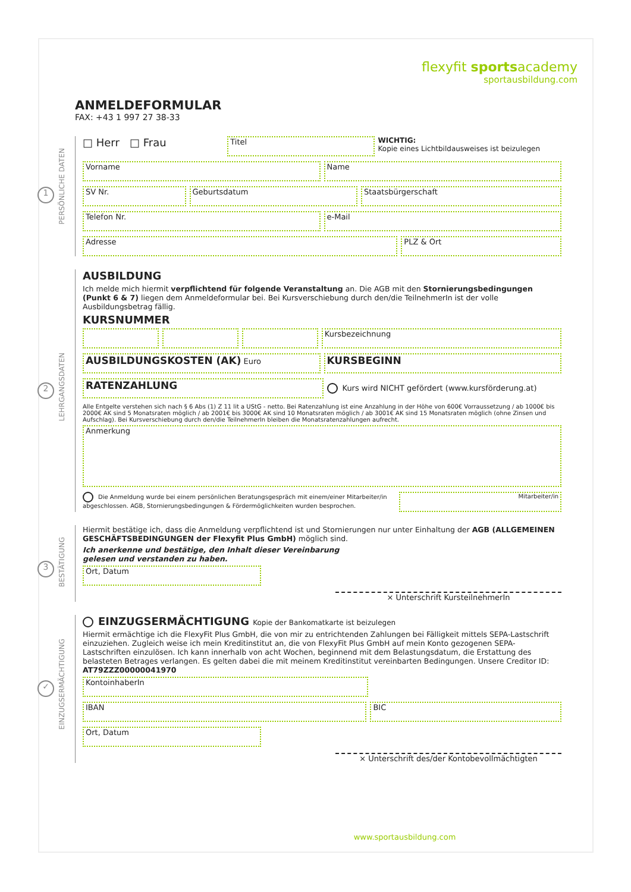flexyfit sportsacademy
sportausbildung.com
ANMELDEFORMULAR
FAX: +43 1 997 27 38-33
PERSÖNLICHE DATEN
1
□ Herr □ Frau
Titel
WICHTIG:
Kopie eines Lichtbildausweises ist beizulegen
Vorname Name
SV Nr. Geburtsdatum Staatsbürgerschaft
Telefon Nr. e-Mail
Adresse PLZ & Ort
LEHRGANGSDATEN
2
AUSBILDUNG
Ich melde mich hiermit verpflichtend für folgende Veranstaltung an. Die AGB mit den Stornierungsbedingungen (Punkt 6 & 7) liegen dem Anmeldeformular bei. Bei Kursverschiebung durch den/die TeilnehmerIn ist der volle Ausbildungsbetrag fällig.
KURSNUMMER
Kursbezeichnung
AUSBILDUNGSKOSTEN (AK) Euro
KURSBEGINN
RATENZAHLUNG
Kurs wird NICHT gefördert (www.kursförderung.at)
Alle Entgelte verstehen sich nach § 6 Abs (1) Z 11 lit a UStG - netto. Bei Ratenzahlung ist eine Anzahlung in der Höhe von 600€ Vorraussetzung / ab 1000€ bis 2000€ AK sind 5 Monatsraten möglich / ab 2001€ bis 3000€ AK sind 10 Monatsraten möglich / ab 3001€ AK sind 15 Monatsraten möglich (ohne Zinsen und Aufschlag). Bei Kursverschiebung durch den/die TeilnehmerIn bleiben die Monatsratenzahlungen aufrecht.
Anmerkung
Die Anmeldung wurde bei einem persönlichen Beratungsgespräch mit einem/einer Mitarbeiter/in abgeschlossen. AGB, Stornierungsbedingungen & Fördermöglichkeiten wurden besprochen.
Mitarbeiter/in
BESTÄTIGUNG
3
Hiermit bestätige ich, dass die Anmeldung verpflichtend ist und Stornierungen nur unter Einhaltung der AGB (ALLGEMEINEN GESCHÄFTSBEDINGUNGEN der Flexyfit Plus GmbH) möglich sind.
Ich anerkenne und bestätige, den Inhalt dieser Vereinbarung
gelesen und verstanden zu haben.
Ort, Datum
× Unterschrift KursteilnehmerIn
EINZUGSERMÄCHTIGUNG
✓
EINZUGSERMÄCHTIGUNG Kopie der Bankomatkarte ist beizulegen
Hiermit ermächtige ich die FlexyFit Plus GmbH, die von mir zu entrichtenden Zahlungen bei Fälligkeit mittels SEPA-Lastschrift einzuziehen. Zugleich weise ich mein Kreditinstitut an, die von FlexyFit Plus GmbH auf mein Konto gezogenen SEPA-Lastschriften einzulösen. Ich kann innerhalb von acht Wochen, beginnend mit dem Belastungsdatum, die Erstattung des belasteten Betrages verlangen. Es gelten dabei die mit meinem Kreditinstitut vereinbarten Bedingungen. Unsere Creditor ID: AT79ZZZ00000041970
KontoinhaberIn
IBAN BIC
Ort, Datum
× Unterschrift des/der Kontobevollmächtigten
www.sportausbildung.com